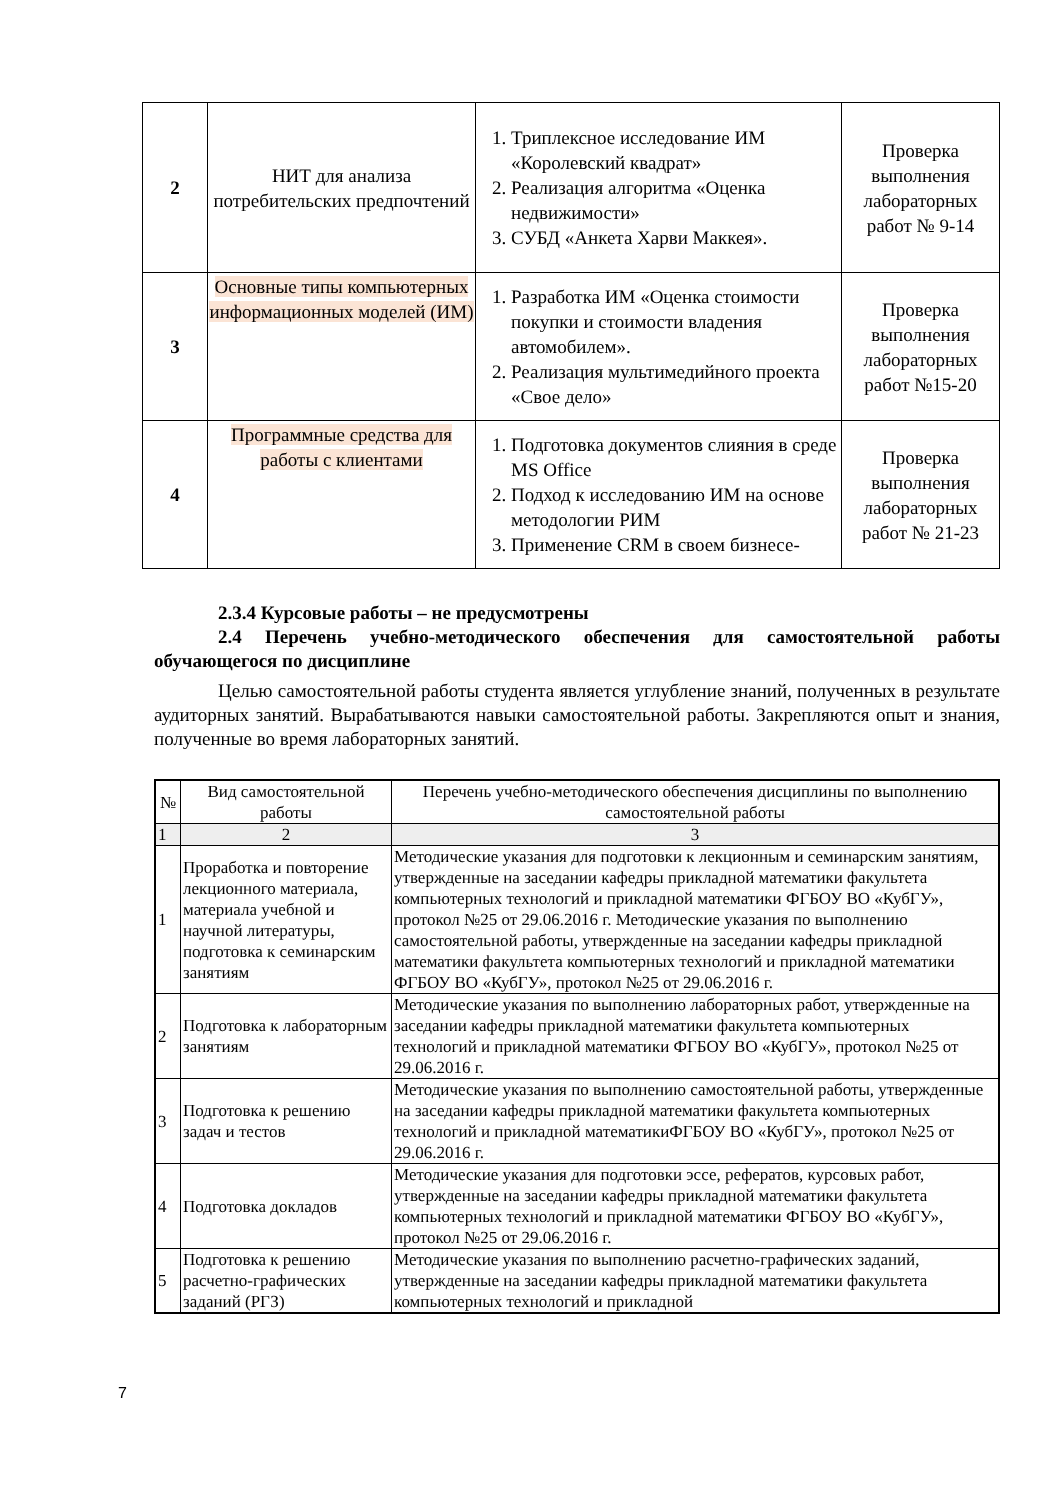| 2 | НИТ для анализа потребительских предпочтений | 1. Триплексное исследование ИМ «Королевский квадрат» 2. Реализация алгоритма «Оценка недвижимости» 3. СУБД «Анкета Харви Маккея». | Проверка выполнения лабораторных работ № 9-14 |
| 3 | Основные типы компьютерных информационных моделей (ИМ) | 1. Разработка ИМ «Оценка стоимости покупки и стоимости владения автомобилем». 2. Реализация мультимедийного проекта «Свое дело» | Проверка выполнения лабораторных работ №15-20 |
| 4 | Программные средства для работы с клиентами | 1. Подготовка документов слияния в среде MS Office 2. Подход к исследованию ИМ на основе методологии РИМ 3. Применение CRM в своем бизнесе- | Проверка выполнения лабораторных работ № 21-23 |
2.3.4 Курсовые работы – не предусмотрены
2.4 Перечень учебно-методического обеспечения для самостоятельной работы обучающегося по дисциплине
Целью самостоятельной работы студента является углубление знаний, полученных в результате аудиторных занятий. Вырабатываются навыки самостоятельной работы. Закрепляются опыт и знания, полученные во время лабораторных занятий.
| № | Вид самостоятельной работы | Перечень учебно-методического обеспечения дисциплины по выполнению самостоятельной работы |
| --- | --- | --- |
| 1 | 2 | 3 |
| 1 | Проработка и повторение лекционного материала, материала учебной и научной литературы, подготовка к семинарским занятиям | Методические указания для подготовки к лекционным и семинарским занятиям, утвержденные на заседании кафедры прикладной математики факультета компьютерных технологий и прикладной математики ФГБОУ ВО «КубГУ», протокол №25 от 29.06.2016 г. Методические указания по выполнению самостоятельной работы, утвержденные на заседании кафедры прикладной математики факультета компьютерных технологий и прикладной математики ФГБОУ ВО «КубГУ», протокол №25 от 29.06.2016 г. |
| 2 | Подготовка к лабораторным занятиям | Методические указания по выполнению лабораторных работ, утвержденные на заседании кафедры прикладной математики факультета компьютерных технологий и прикладной математики ФГБОУ ВО «КубГУ», протокол №25 от 29.06.2016 г. |
| 3 | Подготовка к решению задач и тестов | Методические указания по выполнению самостоятельной работы, утвержденные на заседании кафедры прикладной математики факультета компьютерных технологий и прикладной математикиФГБОУ ВО «КубГУ», протокол №25 от 29.06.2016 г. |
| 4 | Подготовка докладов | Методические указания для подготовки эссе, рефератов, курсовых работ, утвержденные на заседании кафедры прикладной математики факультета компьютерных технологий и прикладной математики ФГБОУ ВО «КубГУ», протокол №25 от 29.06.2016 г. |
| 5 | Подготовка к решению расчетно-графических заданий (РГЗ) | Методические указания по выполнению расчетно-графических заданий, утвержденные на заседании кафедры прикладной математики факультета компьютерных технологий и прикладной |
7